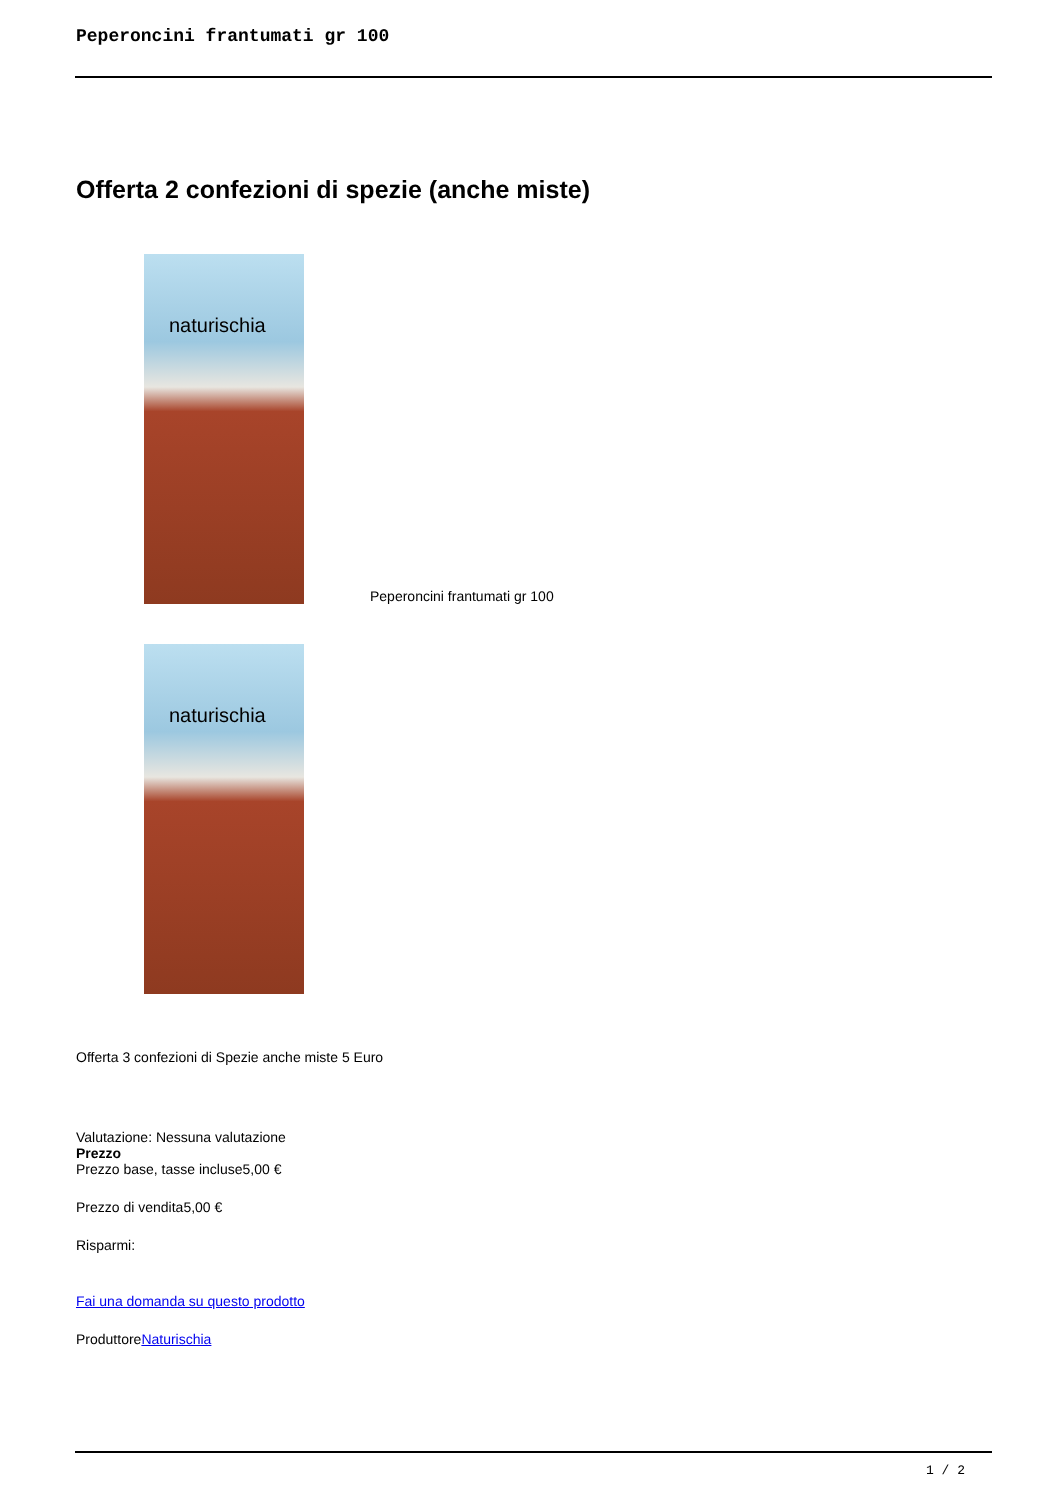Peperoncini frantumati gr 100
Offerta 2 confezioni di spezie (anche miste)
naturischia
Peperoncini frantumati gr 100
naturischia
Offerta 3 confezioni di Spezie anche miste 5 Euro
Valutazione: Nessuna valutazione
Prezzo
Prezzo base, tasse incluse5,00 €
Prezzo di vendita5,00 €
Risparmi:
Fai una domanda su questo prodotto
ProduttoreNaturischia
1 / 2